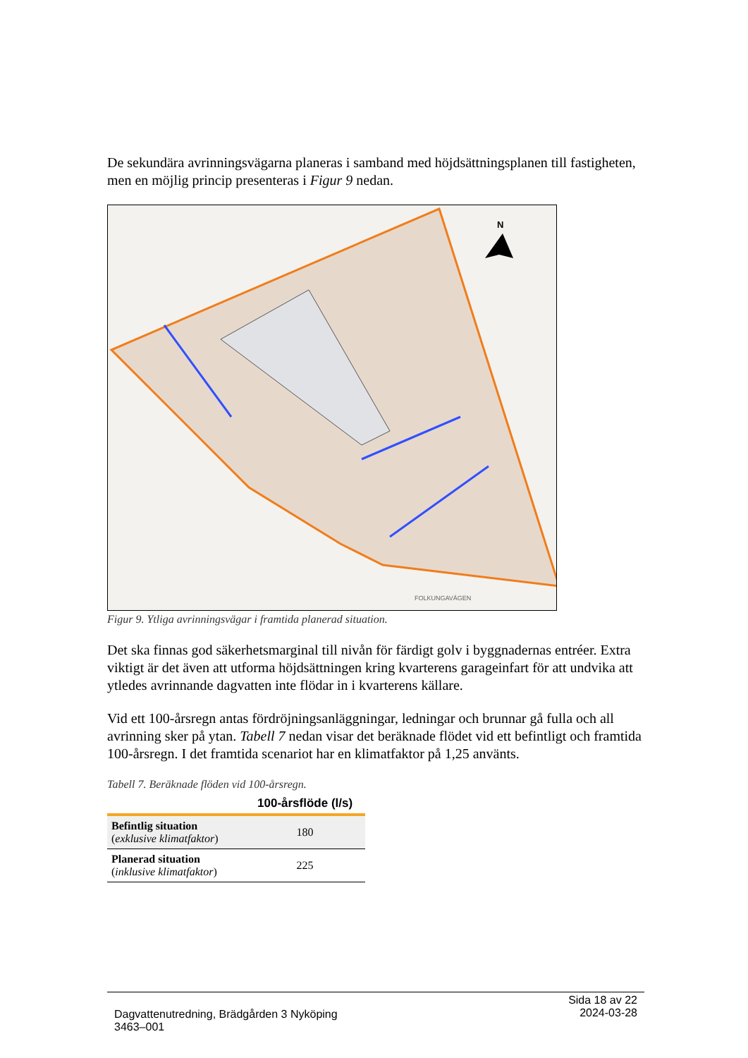De sekundära avrinningsvägarna planeras i samband med höjdsättningsplanen till fastigheten, men en möjlig princip presenteras i Figur 9 nedan.
N
FOLKUNGAVÄGEN
Figur 9. Ytliga avrinningsvägar i framtida planerad situation.
Det ska finnas god säkerhetsmarginal till nivån för färdigt golv i byggnadernas entréer. Extra viktigt är det även att utforma höjdsättningen kring kvarterens garageinfart för att undvika att ytledes avrinnande dagvatten inte flödar in i kvarterens källare.
Vid ett 100-årsregn antas fördröjningsanläggningar, ledningar och brunnar gå fulla och all avrinning sker på ytan. Tabell 7 nedan visar det beräknade flödet vid ett befintligt och framtida 100-årsregn. I det framtida scenariot har en klimatfaktor på 1,25 använts.
Tabell 7. Beräknade flöden vid 100-årsregn.
| | 100-årsflöde (l/s) |
| --- | --- |
| Befintlig situation ( exklusive klimatfaktor ) | 180 |
| Planerad situation ( inklusive klimatfaktor ) | 225 |
Dagvattenutredning, Brädgården 3 Nyköping
3463–001
Sida 18 av 22
2024-03-28